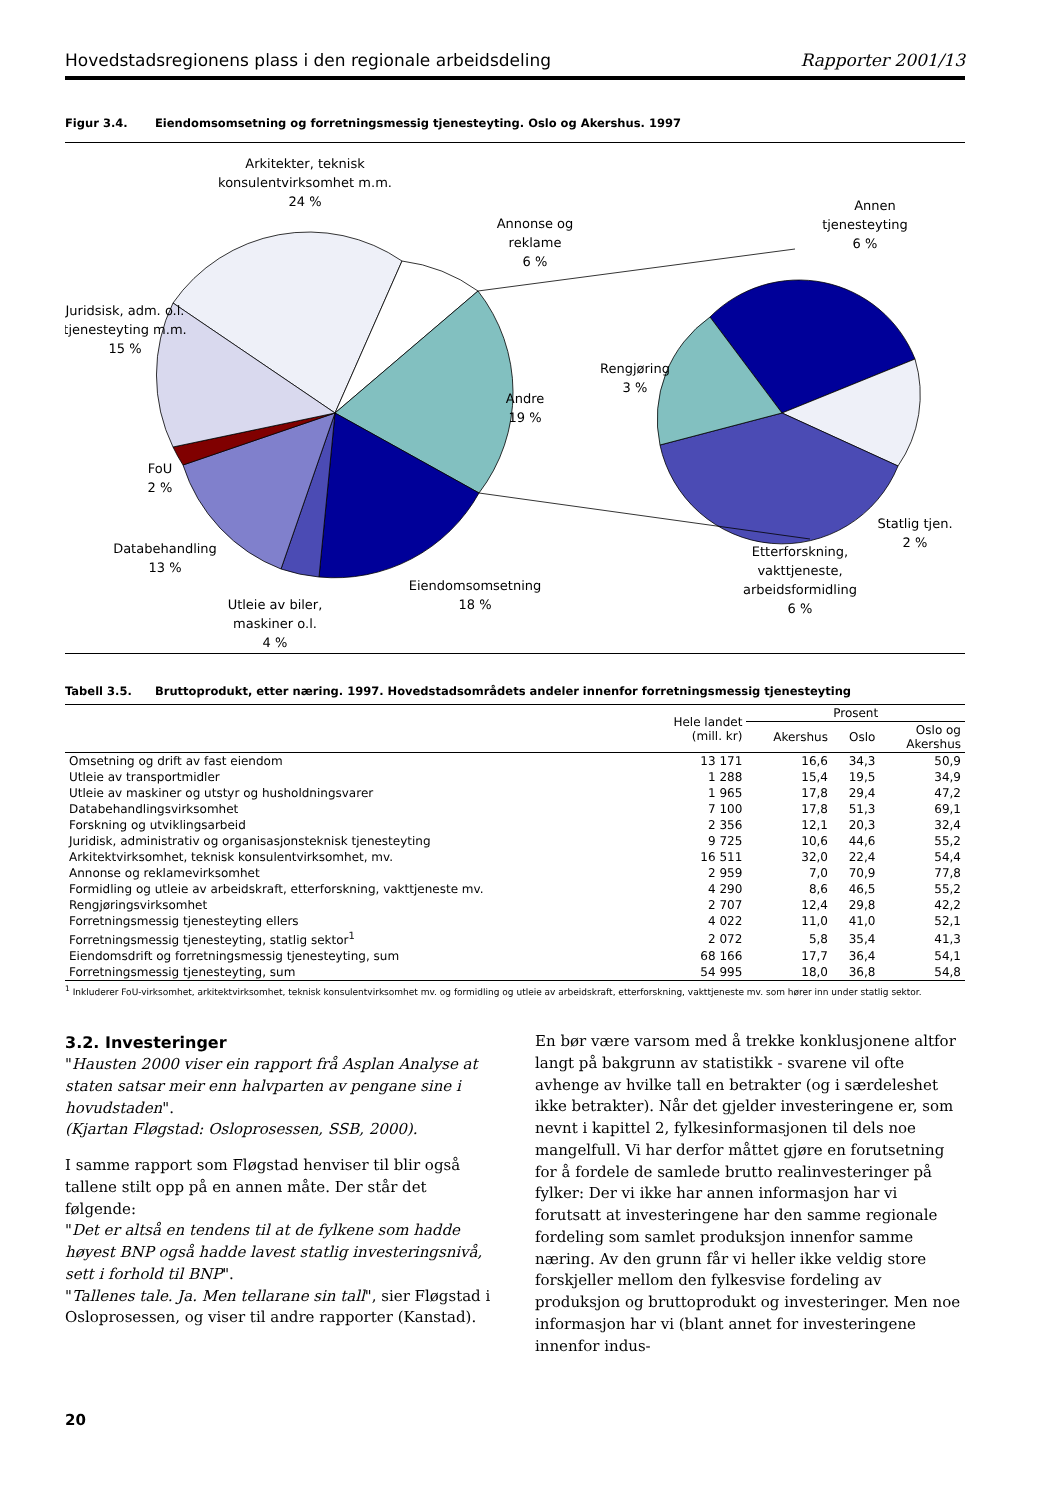Hovedstadsregionens plass i den regionale arbeidsdeling Rapporter 2001/13
Figur 3.4. Eiendomsomsetning og forretningsmessig tjenesteyting. Oslo og Akershus. 1997
Arkitekter, teknisk
konsulentvirksomhet m.m.
24 %
Annonse og
reklame
6 %
Juridsisk, adm. o.l.
tjenesteyting m.m.
15 %
Andre
19 %
FoU
2 %
Databehandling
13 %
Utleie av biler,
maskiner o.l.
4 %
Eiendomsomsetning
18 %
Annen
tjenesteyting
6 %
Rengjøring
3 %
Statlig tjen.
2 %
Etterforskning,
vakttjeneste,
arbeidsformidling
6 %
Tabell 3.5. Bruttoprodukt, etter næring. 1997. Hovedstadsområdets andeler innenfor forretningsmessig tjenesteyting
| | Hele landet (mill. kr) | Prosent | | |
| --- | --- | --- | --- | --- |
| | | Akershus | Oslo | Oslo og Akershus |
| Omsetning og drift av fast eiendom | 13 171 | 16,6 | 34,3 | 50,9 |
| Utleie av transportmidler | 1 288 | 15,4 | 19,5 | 34,9 |
| Utleie av maskiner og utstyr og husholdningsvarer | 1 965 | 17,8 | 29,4 | 47,2 |
| Databehandlingsvirksomhet | 7 100 | 17,8 | 51,3 | 69,1 |
| Forskning og utviklingsarbeid | 2 356 | 12,1 | 20,3 | 32,4 |
| Juridisk, administrativ og organisasjonsteknisk tjenesteyting | 9 725 | 10,6 | 44,6 | 55,2 |
| Arkitektvirksomhet, teknisk konsulentvirksomhet, mv. | 16 511 | 32,0 | 22,4 | 54,4 |
| Annonse og reklamevirksomhet | 2 959 | 7,0 | 70,9 | 77,8 |
| Formidling og utleie av arbeidskraft, etterforskning, vakttjeneste mv. | 4 290 | 8,6 | 46,5 | 55,2 |
| Rengjøringsvirksomhet | 2 707 | 12,4 | 29,8 | 42,2 |
| Forretningsmessig tjenesteyting ellers | 4 022 | 11,0 | 41,0 | 52,1 |
| Forretningsmessig tjenesteyting, statlig sektor<sup>1</sup> | 2 072 | 5,8 | 35,4 | 41,3 |
| Eiendomsdrift og forretningsmessig tjenesteyting, sum | 68 166 | 17,7 | 36,4 | 54,1 |
| Forretningsmessig tjenesteyting, sum | 54 995 | 18,0 | 36,8 | 54,8 |
<sup>1</sup> Inkluderer FoU-virksomhet, arkitektvirksomhet, teknisk konsulentvirksomhet mv. og formidling og utleie av arbeidskraft, etterforskning, vakttjeneste mv. som hører inn under statlig sektor.
3.2. Investeringer
"Hausten 2000 viser ein rapport frå Asplan Analyse at staten satsar meir enn halvparten av pengane sine i hovudstaden".
(Kjartan Fløgstad: Osloprosessen, SSB, 2000).
I samme rapport som Fløgstad henviser til blir også tallene stilt opp på en annen måte. Der står det følgende:
"Det er altså en tendens til at de fylkene som hadde høyest BNP også hadde lavest statlig investeringsnivå, sett i forhold til BNP".
"Tallenes tale. Ja. Men tellarane sin tall", sier Fløgstad i Osloprosessen, og viser til andre rapporter (Kanstad).
En bør være varsom med å trekke konklusjonene altfor langt på bakgrunn av statistikk - svarene vil ofte avhenge av hvilke tall en betrakter (og i særdeleshet ikke betrakter). Når det gjelder investeringene er, som nevnt i kapittel 2, fylkesinformasjonen til dels noe mangelfull. Vi har derfor måttet gjøre en forutsetning for å fordele de samlede brutto realinvesteringer på fylker: Der vi ikke har annen informasjon har vi forutsatt at investeringene har den samme regionale fordeling som samlet produksjon innenfor samme næring. Av den grunn får vi heller ikke veldig store forskjeller mellom den fylkesvise fordeling av produksjon og bruttoprodukt og investeringer. Men noe informasjon har vi (blant annet for investeringene innenfor indus-
20